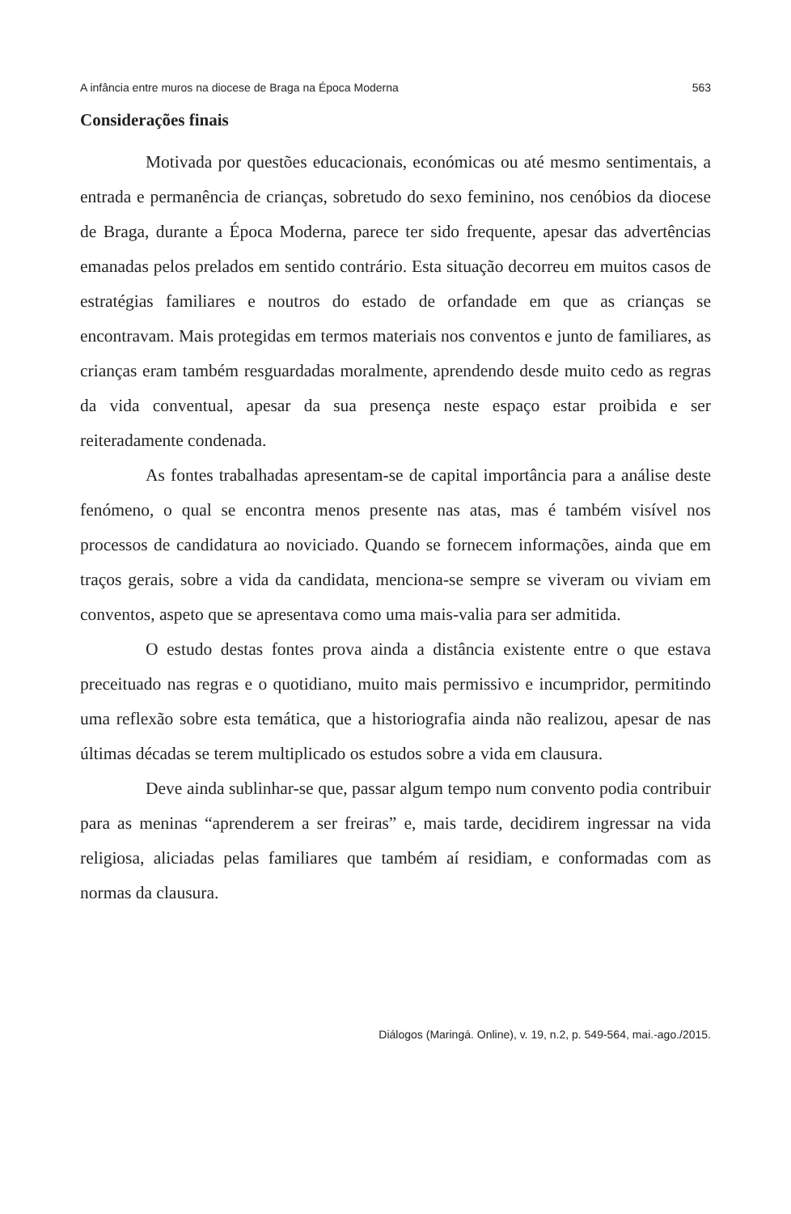A infância entre muros na diocese de Braga na Época Moderna 563
Considerações finais
Motivada por questões educacionais, económicas ou até mesmo sentimentais, a entrada e permanência de crianças, sobretudo do sexo feminino, nos cenóbios da diocese de Braga, durante a Época Moderna, parece ter sido frequente, apesar das advertências emanadas pelos prelados em sentido contrário. Esta situação decorreu em muitos casos de estratégias familiares e noutros do estado de orfandade em que as crianças se encontravam. Mais protegidas em termos materiais nos conventos e junto de familiares, as crianças eram também resguardadas moralmente, aprendendo desde muito cedo as regras da vida conventual, apesar da sua presença neste espaço estar proibida e ser reiteradamente condenada.
As fontes trabalhadas apresentam-se de capital importância para a análise deste fenómeno, o qual se encontra menos presente nas atas, mas é também visível nos processos de candidatura ao noviciado. Quando se fornecem informações, ainda que em traços gerais, sobre a vida da candidata, menciona-se sempre se viveram ou viviam em conventos, aspeto que se apresentava como uma mais-valia para ser admitida.
O estudo destas fontes prova ainda a distância existente entre o que estava preceituado nas regras e o quotidiano, muito mais permissivo e incumpridor, permitindo uma reflexão sobre esta temática, que a historiografia ainda não realizou, apesar de nas últimas décadas se terem multiplicado os estudos sobre a vida em clausura.
Deve ainda sublinhar-se que, passar algum tempo num convento podia contribuir para as meninas “aprenderem a ser freiras” e, mais tarde, decidirem ingressar na vida religiosa, aliciadas pelas familiares que também aí residiam, e conformadas com as normas da clausura.
Diálogos (Maringá. Online), v. 19, n.2, p. 549-564, mai.-ago./2015.